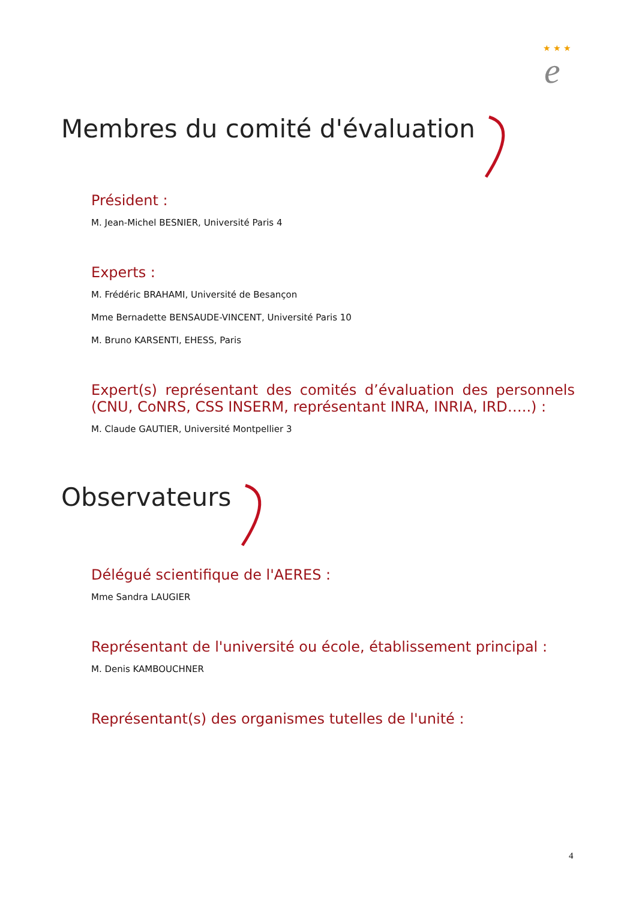★ ★ ★
e
Membres du comité d'évaluation
Président :
M. Jean-Michel BESNIER, Université Paris 4
Experts :
M. Frédéric BRAHAMI, Université de Besançon
Mme Bernadette BENSAUDE-VINCENT, Université Paris 10
M. Bruno KARSENTI, EHESS, Paris
Expert(s) représentant des comités d’évaluation des personnels (CNU, CoNRS, CSS INSERM, représentant INRA, INRIA, IRD…..) :
M. Claude GAUTIER, Université Montpellier 3
Observateurs
Délégué scientifique de l'AERES :
Mme Sandra LAUGIER
Représentant de l'université ou école, établissement principal :
M. Denis KAMBOUCHNER
Représentant(s) des organismes tutelles de l'unité :
4